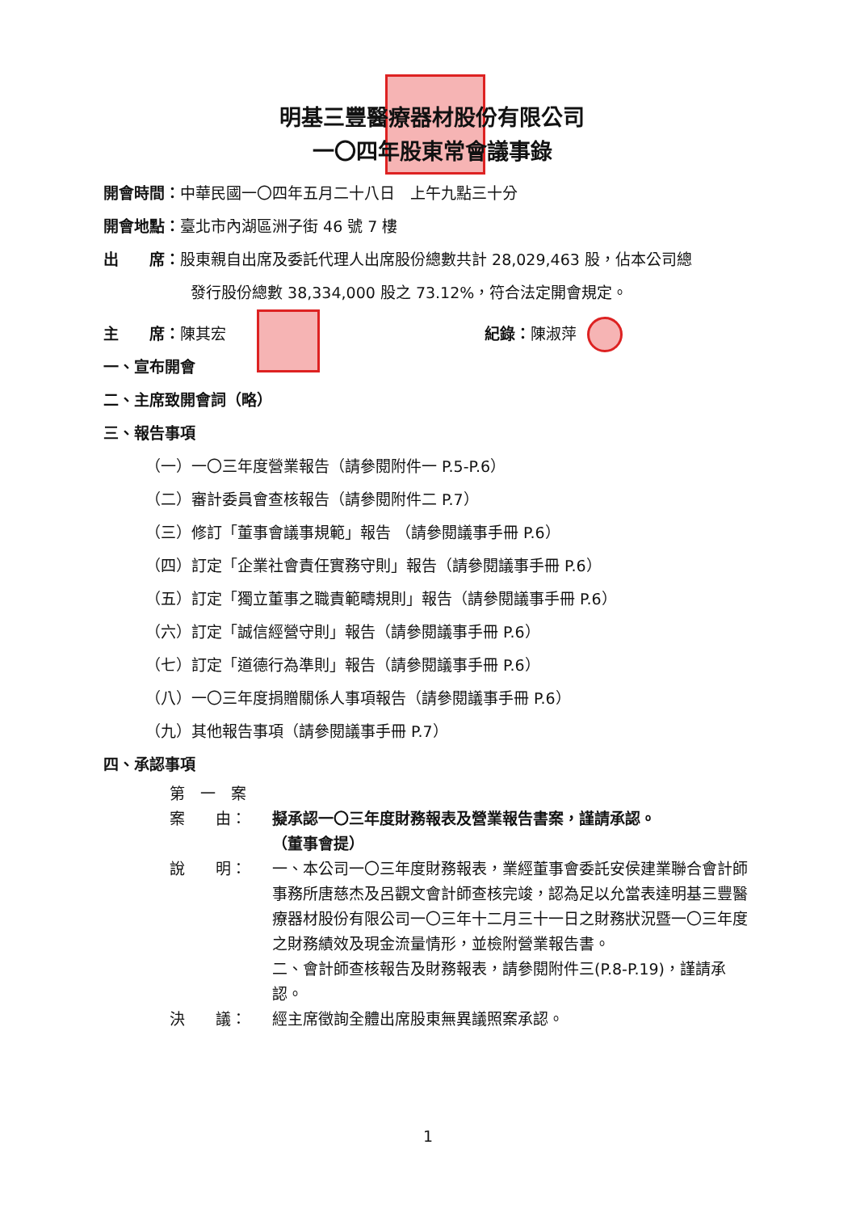明基三豐醫療器材股份有限公司
一〇四年股東常會議事錄
開會時間：中華民國一〇四年五月二十八日　上午九點三十分
開會地點：臺北市內湖區洲子街 46 號 7 樓
出　　席：股東親自出席及委託代理人出席股份總數共計 28,029,463 股，佔本公司總
發行股份總數 38,334,000 股之 73.12%，符合法定開會規定。
主　　席：陳其宏 紀錄：陳淑萍
一、宣布開會
二、主席致開會詞（略）
三、報告事項
（一）一〇三年度營業報告（請參閱附件一 P.5-P.6）
（二）審計委員會查核報告（請參閱附件二 P.7）
（三）修訂「董事會議事規範」報告 （請參閱議事手冊 P.6）
（四）訂定「企業社會責任實務守則」報告（請參閱議事手冊 P.6）
（五）訂定「獨立董事之職責範疇規則」報告（請參閱議事手冊 P.6）
（六）訂定「誠信經營守則」報告（請參閱議事手冊 P.6）
（七）訂定「道德行為準則」報告（請參閱議事手冊 P.6）
（八）一〇三年度捐贈關係人事項報告（請參閱議事手冊 P.6）
（九）其他報告事項（請參閱議事手冊 P.7）
四、承認事項
第　一　案
案　　由： 擬承認一〇三年度財務報表及營業報告書案，謹請承認。
（董事會提）
說　　明： 一、本公司一〇三年度財務報表，業經董事會委託安侯建業聯合會計師事務所唐慈杰及呂觀文會計師查核完竣，認為足以允當表達明基三豐醫療器材股份有限公司一〇三年十二月三十一日之財務狀況暨一〇三年度之財務績效及現金流量情形，並檢附營業報告書。
二、會計師查核報告及財務報表，請參閱附件三(P.8-P.19)，謹請承認。
決　　議： 經主席徵詢全體出席股東無異議照案承認。
1